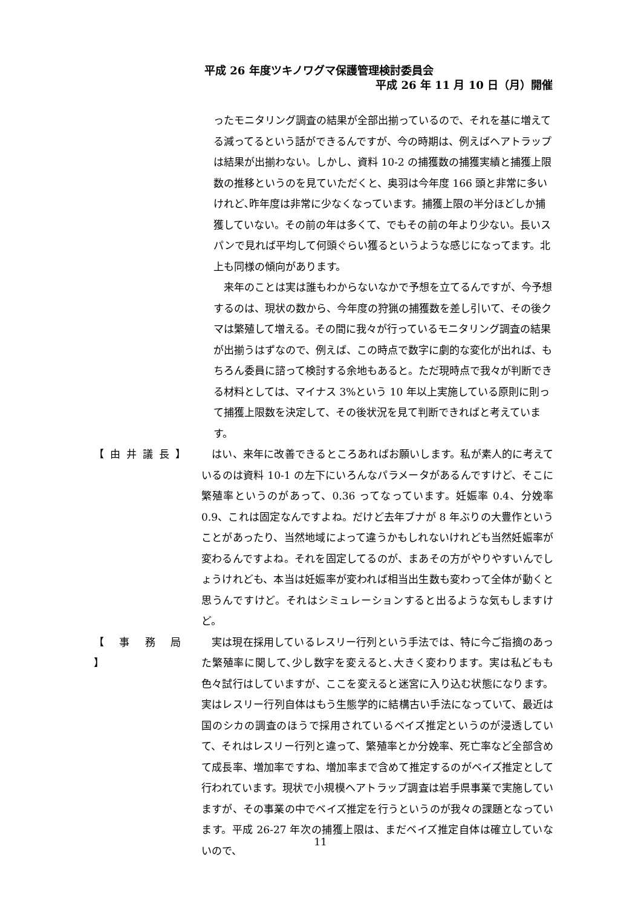平成 26 年度ツキノワグマ保護管理検討委員会
平成 26 年 11 月 10 日（月）開催
ったモニタリング調査の結果が全部出揃っているので、それを基に増えてる減ってるという話ができるんですが、今の時期は、例えばヘアトラップは結果が出揃わない。しかし、資料 10-2 の捕獲数の捕獲実績と捕獲上限数の推移というのを見ていただくと、奥羽は今年度 166 頭と非常に多いけれど､昨年度は非常に少なくなっています。捕獲上限の半分ほどしか捕獲していない。その前の年は多くて、でもその前の年より少ない。長いスパンで見れば平均して何頭ぐらい獲るというような感じになってます。北上も同様の傾向があります。
　来年のことは実は誰もわからないなかで予想を立てるんですが、今予想するのは、現状の数から、今年度の狩猟の捕獲数を差し引いて、その後クマは繁殖して増える。その間に我々が行っているモニタリング調査の結果が出揃うはずなので、例えば、この時点で数字に劇的な変化が出れば、もちろん委員に諮って検討する余地もあると。ただ現時点で我々が判断できる材料としては、マイナス 3%という 10 年以上実施している原則に則って捕獲上限数を決定して、その後状況を見て判断できればと考えています。
【由井議長】 　はい、来年に改善できるところあればお願いします。私が素人的に考えているのは資料 10-1 の左下にいろんなパラメータがあるんですけど、そこに繁殖率というのがあって、0.36 ってなっています。妊娠率 0.4、分娩率 0.9、これは固定なんですよね。だけど去年ブナが 8 年ぶりの大豊作ということがあったり、当然地域によって違うかもしれないけれども当然妊娠率が変わるんですよね。それを固定してるのが、まあその方がやりやすいんでしょうけれども、本当は妊娠率が変われば相当出生数も変わって全体が動くと思うんですけど。それはシミュレーションすると出るような気もしますけど。
【 事 務 局 】
　実は現在採用しているレスリー行列という手法では、特に今ご指摘のあった繁殖率に関して､少し数字を変えると､大きく変わります。実は私どもも色々試行はしていますが、ここを変えると迷宮に入り込む状態になります。実はレスリー行列自体はもう生態学的に結構古い手法になっていて、最近は国のシカの調査のほうで採用されているベイズ推定というのが浸透していて、それはレスリー行列と違って、繁殖率とか分娩率、死亡率など全部含めて成長率、増加率ですね、増加率まで含めて推定するのがベイズ推定として行われています。現状で小規模ヘアトラップ調査は岩手県事業で実施していますが、その事業の中でベイズ推定を行うというのが我々の課題となっています。平成 26-27 年次の捕獲上限は、まだベイズ推定自体は確立していないので、
11